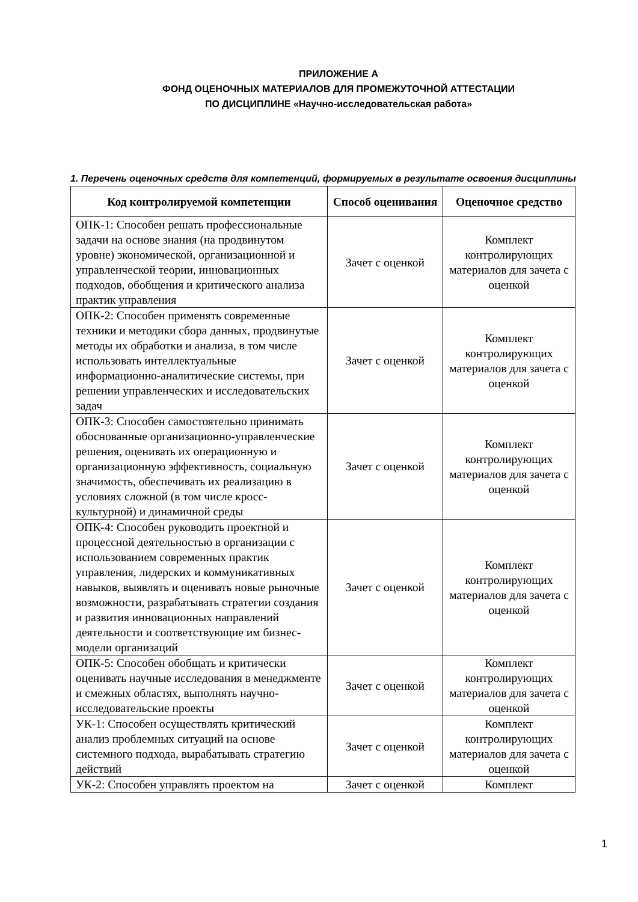ПРИЛОЖЕНИЕ А
ФОНД ОЦЕНОЧНЫХ МАТЕРИАЛОВ ДЛЯ ПРОМЕЖУТОЧНОЙ АТТЕСТАЦИИ
ПО ДИСЦИПЛИНЕ «Научно-исследовательская работа»
1. Перечень оценочных средств для компетенций, формируемых в результате освоения дисциплины
| Код контролируемой компетенции | Способ оценивания | Оценочное средство |
| --- | --- | --- |
| ОПК-1: Способен решать профессиональные задачи на основе знания (на продвинутом уровне) экономической, организационной и управленческой теории, инновационных подходов, обобщения и критического анализа практик управления | Зачет с оценкой | Комплект контролирующих материалов для зачета с оценкой |
| ОПК-2: Способен применять современные техники и методики сбора данных, продвинутые методы их обработки и анализа, в том числе использовать интеллектуальные информационно-аналитические системы, при решении управленческих и исследовательских задач | Зачет с оценкой | Комплект контролирующих материалов для зачета с оценкой |
| ОПК-3: Способен самостоятельно принимать обоснованные организационно-управленческие решения, оценивать их операционную и организационную эффективность, социальную значимость, обеспечивать их реализацию в условиях сложной (в том числе кросс-культурной) и динамичной среды | Зачет с оценкой | Комплект контролирующих материалов для зачета с оценкой |
| ОПК-4: Способен руководить проектной и процессной деятельностью в организации с использованием современных практик управления, лидерских и коммуникативных навыков, выявлять и оценивать новые рыночные возможности, разрабатывать стратегии создания и развития инновационных направлений деятельности и соответствующие им бизнес-модели организаций | Зачет с оценкой | Комплект контролирующих материалов для зачета с оценкой |
| ОПК-5: Способен обобщать и критически оценивать научные исследования в менеджменте и смежных областях, выполнять научно-исследовательские проекты | Зачет с оценкой | Комплект контролирующих материалов для зачета с оценкой |
| УК-1: Способен осуществлять критический анализ проблемных ситуаций на основе системного подхода, вырабатывать стратегию действий | Зачет с оценкой | Комплект контролирующих материалов для зачета с оценкой |
| УК-2: Способен управлять проектом на | Зачет с оценкой | Комплект |
1